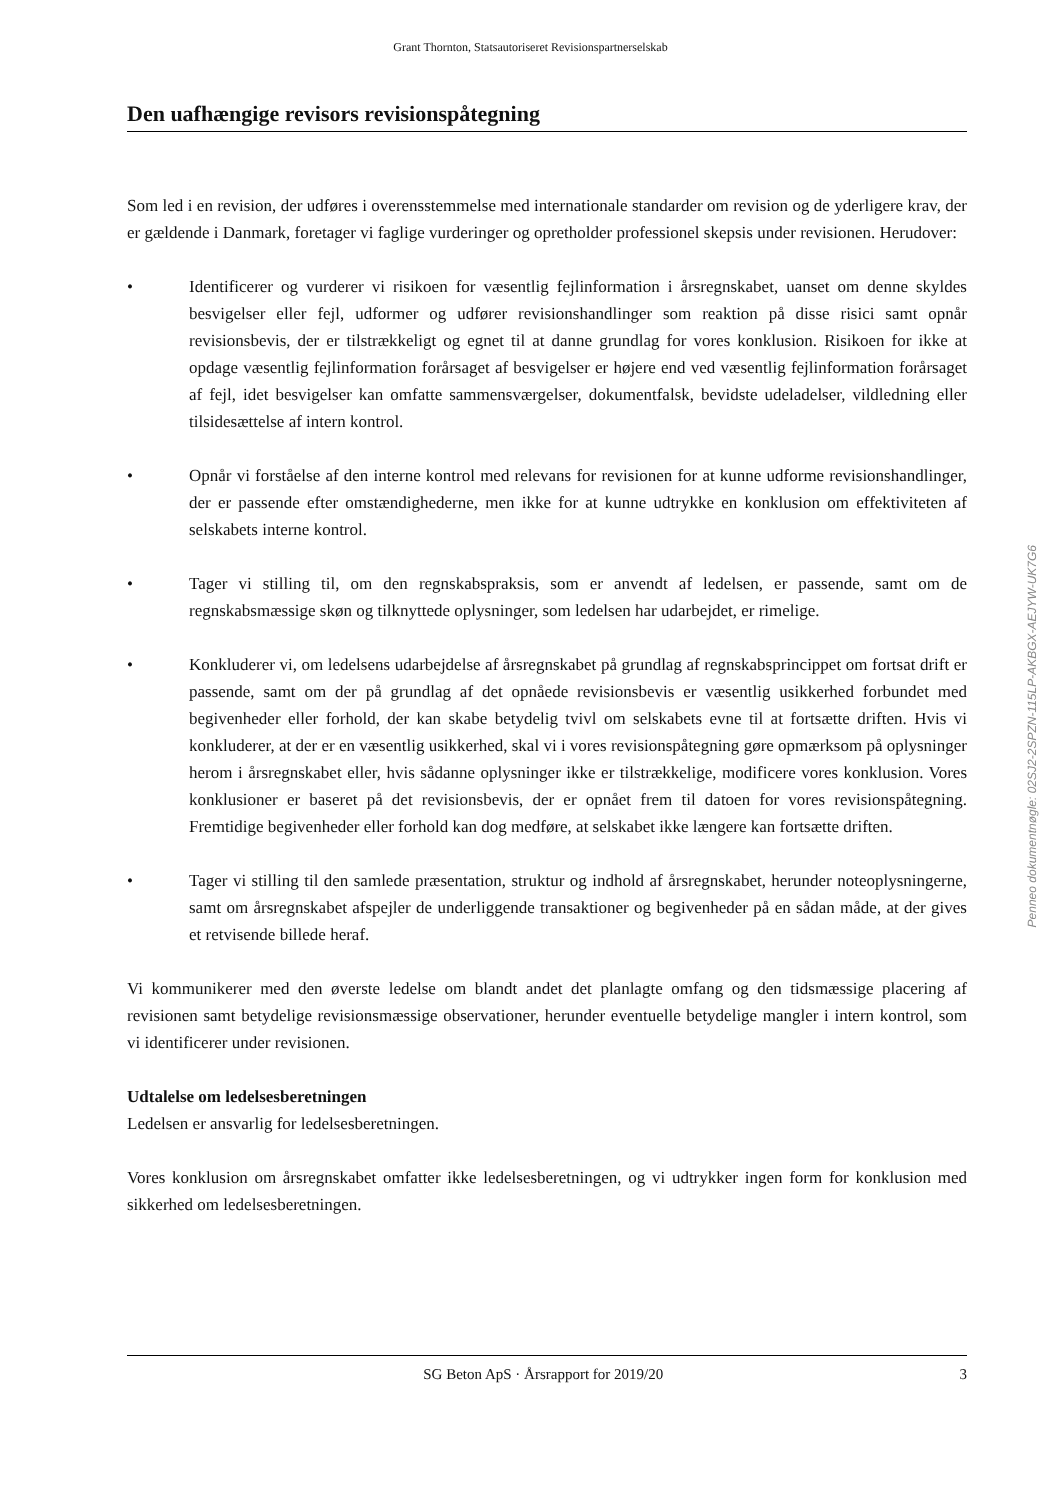Grant Thornton, Statsautoriseret Revisionspartnerselskab
Den uafhængige revisors revisionspåtegning
Som led i en revision, der udføres i overensstemmelse med internationale standarder om revision og de yderligere krav, der er gældende i Danmark, foretager vi faglige vurderinger og opretholder professionel skepsis under revisionen. Herudover:
• Identificerer og vurderer vi risikoen for væsentlig fejlinformation i årsregnskabet, uanset om denne skyldes besvigelser eller fejl, udformer og udfører revisionshandlinger som reaktion på disse risici samt opnår revisionsbevis, der er tilstrækkeligt og egnet til at danne grundlag for vores konklusion. Risikoen for ikke at opdage væsentlig fejlinformation forårsaget af besvigelser er højere end ved væsentlig fejlinformation forårsaget af fejl, idet besvigelser kan omfatte sammensværgelser, dokumentfalsk, bevidste udeladelser, vildledning eller tilsidesættelse af intern kontrol.
• Opnår vi forståelse af den interne kontrol med relevans for revisionen for at kunne udforme revisionshandlinger, der er passende efter omstændighederne, men ikke for at kunne udtrykke en konklusion om effektiviteten af selskabets interne kontrol.
• Tager vi stilling til, om den regnskabspraksis, som er anvendt af ledelsen, er passende, samt om de regnskabsmæssige skøn og tilknyttede oplysninger, som ledelsen har udarbejdet, er rimelige.
• Konkluderer vi, om ledelsens udarbejdelse af årsregnskabet på grundlag af regnskabsprincippet om fortsat drift er passende, samt om der på grundlag af det opnåede revisionsbevis er væsentlig usikkerhed forbundet med begivenheder eller forhold, der kan skabe betydelig tvivl om selskabets evne til at fortsætte driften. Hvis vi konkluderer, at der er en væsentlig usikkerhed, skal vi i vores revisionspåtegning gøre opmærksom på oplysninger herom i årsregnskabet eller, hvis sådanne oplysninger ikke er tilstrækkelige, modificere vores konklusion. Vores konklusioner er baseret på det revisionsbevis, der er opnået frem til datoen for vores revisionspåtegning. Fremtidige begivenheder eller forhold kan dog medføre, at selskabet ikke længere kan fortsætte driften.
• Tager vi stilling til den samlede præsentation, struktur og indhold af årsregnskabet, herunder noteoplysningerne, samt om årsregnskabet afspejler de underliggende transaktioner og begivenheder på en sådan måde, at der gives et retvisende billede heraf.
Vi kommunikerer med den øverste ledelse om blandt andet det planlagte omfang og den tidsmæssige placering af revisionen samt betydelige revisionsmæssige observationer, herunder eventuelle betydelige mangler i intern kontrol, som vi identificerer under revisionen.
Udtalelse om ledelsesberetningen
Ledelsen er ansvarlig for ledelsesberetningen.
Vores konklusion om årsregnskabet omfatter ikke ledelsesberetningen, og vi udtrykker ingen form for konklusion med sikkerhed om ledelsesberetningen.
Penneo dokumentnøgle: 02SJ2-2SPZN-115LP-AKBGX-AEJYW-UK7G6
SG Beton ApS · Årsrapport for 2019/20
3